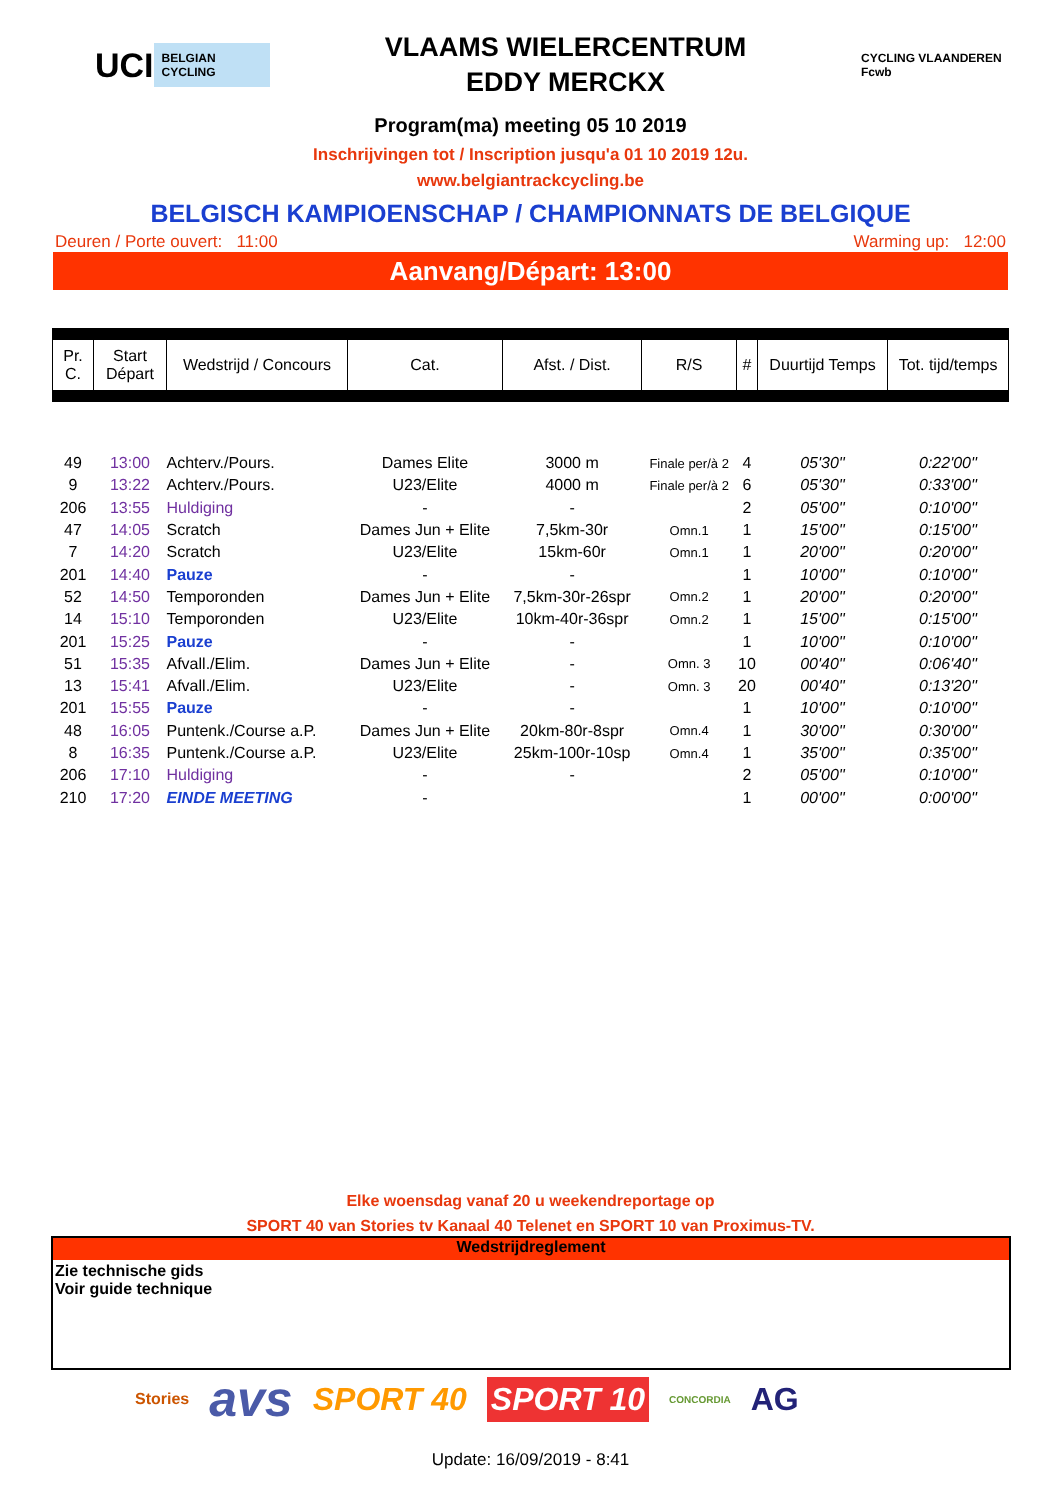UCI BELGIAN CYCLING
VLAAMS WIELERCENTRUM
EDDY MERCKX
CYCLING VLAANDEREN Fcwb
Program(ma) meeting 05 10 2019
Inschrijvingen tot / Inscription jusqu'a 01 10 2019 12u.
www.belgiantrackcycling.be
BELGISCH KAMPIOENSCHAP / CHAMPIONNATS DE BELGIQUE
Deuren / Porte ouvert: 11:00 Warming up: 12:00
Aanvang/Départ: 13:00
| Pr. C. | Start Départ | Wedstrijd / Concours | Cat. | Afst. / Dist. | R/S | # | Duurtijd Temps | Tot. tijd/temps |
| --- | --- | --- | --- | --- | --- | --- | --- | --- |
| 49 | 13:00 | Achterv./Pours. | Dames Elite | 3000 m | Finale per/à 2 | 4 | 05'30'' | 0:22'00'' |
| 9 | 13:22 | Achterv./Pours. | U23/Elite | 4000 m | Finale per/à 2 | 6 | 05'30'' | 0:33'00'' |
| 206 | 13:55 | Huldiging | - | - | | 2 | 05'00'' | 0:10'00'' |
| 47 | 14:05 | Scratch | Dames Jun + Elite | 7,5km-30r | Omn.1 | 1 | 15'00'' | 0:15'00'' |
| 7 | 14:20 | Scratch | U23/Elite | 15km-60r | Omn.1 | 1 | 20'00'' | 0:20'00'' |
| 201 | 14:40 | Pauze | - | - | | 1 | 10'00'' | 0:10'00'' |
| 52 | 14:50 | Temporonden | Dames Jun + Elite | 7,5km-30r-26spr | Omn.2 | 1 | 20'00'' | 0:20'00'' |
| 14 | 15:10 | Temporonden | U23/Elite | 10km-40r-36spr | Omn.2 | 1 | 15'00'' | 0:15'00'' |
| 201 | 15:25 | Pauze | - | - | | 1 | 10'00'' | 0:10'00'' |
| 51 | 15:35 | Afvall./Elim. | Dames Jun + Elite | - | Omn. 3 | 10 | 00'40'' | 0:06'40'' |
| 13 | 15:41 | Afvall./Elim. | U23/Elite | - | Omn. 3 | 20 | 00'40'' | 0:13'20'' |
| 201 | 15:55 | Pauze | - | - | | 1 | 10'00'' | 0:10'00'' |
| 48 | 16:05 | Puntenk./Course a.P. | Dames Jun + Elite | 20km-80r-8spr | Omn.4 | 1 | 30'00'' | 0:30'00'' |
| 8 | 16:35 | Puntenk./Course a.P. | U23/Elite | 25km-100r-10sp | Omn.4 | 1 | 35'00'' | 0:35'00'' |
| 206 | 17:10 | Huldiging | - | - | | 2 | 05'00'' | 0:10'00'' |
| 210 | 17:20 | EINDE MEETING | - | | | 1 | 00'00'' | 0:00'00'' |
Elke woensdag vanaf 20 u weekendreportage op
SPORT 40 van Stories tv Kanaal 40 Telenet en SPORT 10 van Proximus-TV.
Wedstrijdreglement
Zie technische gids
Voir guide technique
Stories avs SPORT 40 SPORT 10 CONCORDIA AG
Update: 16/09/2019 - 8:41